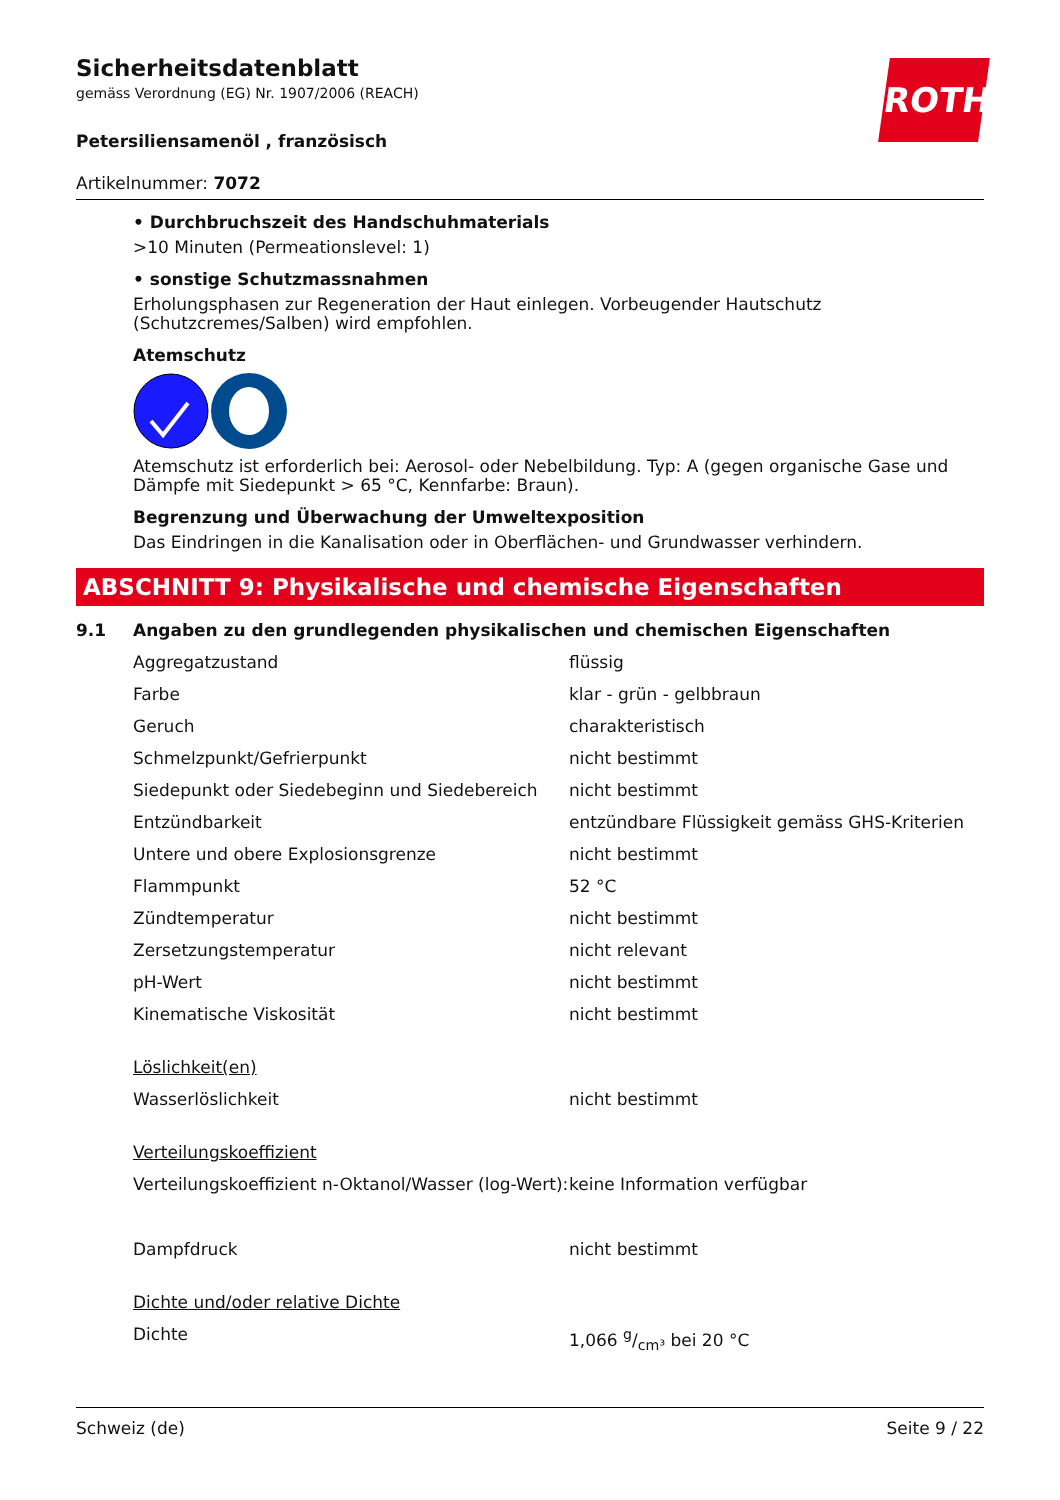ROTH
Sicherheitsdatenblatt
gemäss Verordnung (EG) Nr. 1907/2006 (REACH)
Petersiliensamenöl , französisch
Artikelnummer: 7072
• Durchbruchszeit des Handschuhmaterials
>10 Minuten (Permeationslevel: 1)
• sonstige Schutzmassnahmen
Erholungsphasen zur Regeneration der Haut einlegen. Vorbeugender Hautschutz (Schutzcremes/Salben) wird empfohlen.
Atemschutz
Atemschutz ist erforderlich bei: Aerosol- oder Nebelbildung. Typ: A (gegen organische Gase und Dämpfe mit Siedepunkt > 65 °C, Kennfarbe: Braun).
Begrenzung und Überwachung der Umweltexposition
Das Eindringen in die Kanalisation oder in Oberflächen- und Grundwasser verhindern.
ABSCHNITT 9: Physikalische und chemische Eigenschaften
9.1 Angaben zu den grundlegenden physikalischen und chemischen Eigenschaften
| Aggregatzustand | flüssig |
| Farbe | klar - grün - gelbbraun |
| Geruch | charakteristisch |
| Schmelzpunkt/Gefrierpunkt | nicht bestimmt |
| Siedepunkt oder Siedebeginn und Siedebereich | nicht bestimmt |
| Entzündbarkeit | entzündbare Flüssigkeit gemäss GHS-Kriterien |
| Untere und obere Explosionsgrenze | nicht bestimmt |
| Flammpunkt | 52 °C |
| Zündtemperatur | nicht bestimmt |
| Zersetzungstemperatur | nicht relevant |
| pH-Wert | nicht bestimmt |
| Kinematische Viskosität | nicht bestimmt |
| Löslichkeit(en) | |
| Wasserlöslichkeit | nicht bestimmt |
| Verteilungskoeffizient | |
| Verteilungskoeffizient n-Oktanol/Wasser (log-Wert): | keine Information verfügbar |
| Dampfdruck | nicht bestimmt |
| Dichte und/oder relative Dichte | |
| Dichte | 1,066 g/cm³ bei 20 °C |
Schweiz (de) Seite 9 / 22